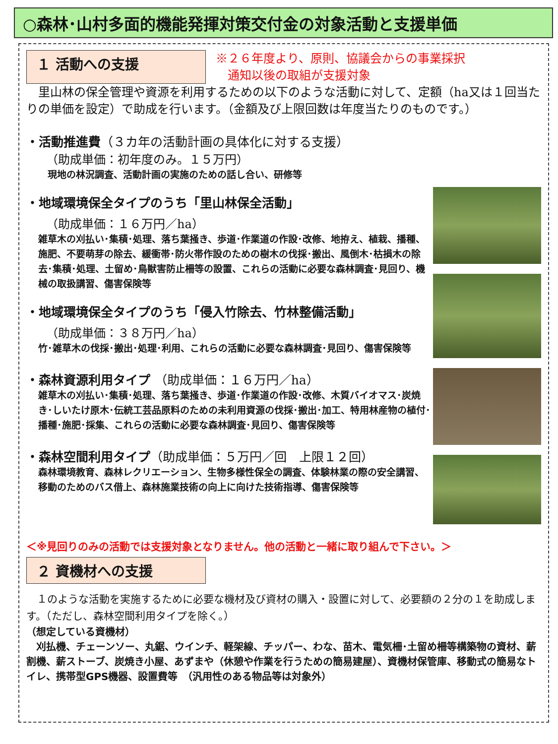○森林･山村多面的機能発揮対策交付金の対象活動と支援単価
１ 活動への支援
※２６年度より、原則、協議会からの事業採択
　通知以後の取組が支援対象
　里山林の保全管理や資源を利用するための以下のような活動に対して、定額（ha又は１回当たりの単価を設定）で助成を行います。（金額及び上限回数は年度当たりのものです。）
・活動推進費（３カ年の活動計画の具体化に対する支援）
（助成単価：初年度のみ。１５万円）
　現地の林況調査、活動計画の実施のための話し合い、研修等
・地域環境保全タイプのうち「里山林保全活動」
（助成単価：１６万円／ha）
雑草木の刈払い･集積･処理、落ち葉掻き、歩道･作業道の作設･改修、地拵え、植栽、播種、施肥、不要萌芽の除去、緩衝帯･防火帯作設のための樹木の伐採･搬出、風倒木･枯損木の除去･集積･処理、土留め･鳥獣害防止柵等の設置、これらの活動に必要な森林調査･見回り、機械の取扱講習、傷害保険等
・地域環境保全タイプのうち「侵入竹除去、竹林整備活動」
（助成単価：３８万円／ha）
竹･雑草木の伐採･搬出･処理･利用、これらの活動に必要な森林調査･見回り、傷害保険等
・森林資源利用タイプ （助成単価：１６万円／ha）
雑草木の刈払い･集積･処理、落ち葉掻き、歩道･作業道の作設･改修、木質バイオマス･炭焼き･しいたけ原木･伝統工芸品原料のための未利用資源の伐採･搬出･加工、特用林産物の植付･播種･施肥･採集、これらの活動に必要な森林調査･見回り、傷害保険等
・森林空間利用タイプ（助成単価：５万円／回　上限１２回）
森林環境教育、森林レクリエーション、生物多様性保全の調査、体験林業の際の安全講習、移動のためのバス借上、森林施業技術の向上に向けた技術指導、傷害保険等
＜※見回りのみの活動では支援対象となりません。他の活動と一緒に取り組んで下さい。＞
２ 資機材への支援
　１のような活動を実施するために必要な機材及び資材の購入・設置に対して、必要額の２分の１を助成します。（ただし、森林空間利用タイプを除く。）
（想定している資機材）
　刈払機、チェーンソー、丸鋸、ウインチ、軽架線、チッパー、わな、苗木、電気柵･土留め柵等構築物の資材、薪割機、薪ストーブ、炭焼き小屋、あずまや（休憩や作業を行うための簡易建屋）、資機材保管庫、移動式の簡易なトイレ、携帯型GPS機器、設置費等　（汎用性のある物品等は対象外）